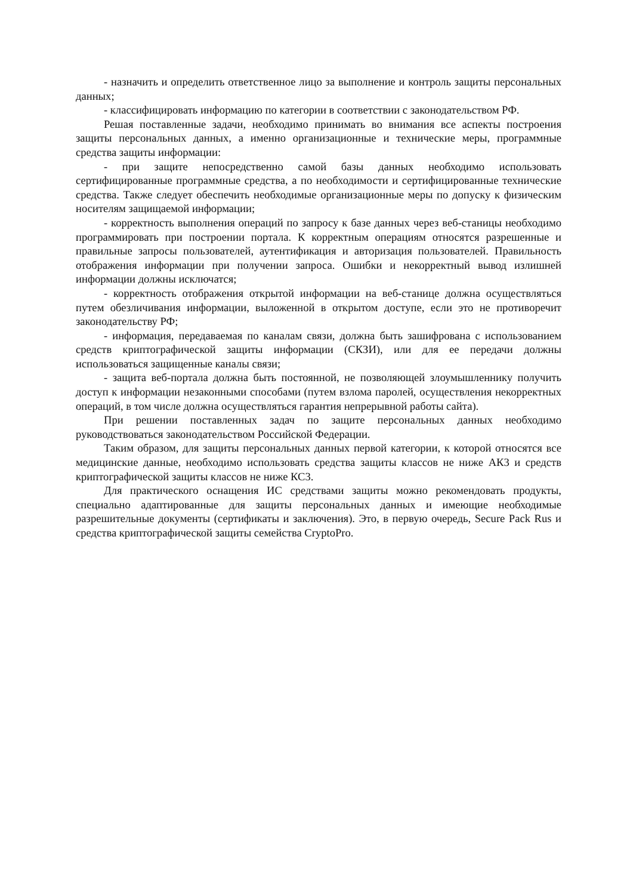- назначить и определить ответственное лицо за выполнение и контроль защиты персональных данных;
- классифицировать информацию по категории в соответствии с законодательством РФ.
Решая поставленные задачи, необходимо принимать во внимания все аспекты построения защиты персональных данных, а именно организационные и технические меры, программные средства защиты информации:
- при защите непосредственно самой базы данных необходимо использовать сертифицированные программные средства, а по необходимости и сертифицированные технические средства. Также следует обеспечить необходимые организационные меры по допуску к физическим носителям защищаемой информации;
- корректность выполнения операций по запросу к базе данных через веб-станицы необходимо программировать при построении портала. К корректным операциям относятся разрешенные и правильные запросы пользователей, аутентификация и авторизация пользователей. Правильность отображения информации при получении запроса. Ошибки и некорректный вывод излишней информации должны исключатся;
- корректность отображения открытой информации на веб-станице должна осуществляться путем обезличивания информации, выложенной в открытом доступе, если это не противоречит законодательству РФ;
- информация, передаваемая по каналам связи, должна быть зашифрована с использованием средств криптографической защиты информации (СКЗИ), или для ее передачи должны использоваться защищенные каналы связи;
- защита веб-портала должна быть постоянной, не позволяющей злоумышленнику получить доступ к информации незаконными способами (путем взлома паролей, осуществления некорректных операций, в том числе должна осуществляться гарантия непрерывной работы сайта).
При решении поставленных задач по защите персональных данных необходимо руководствоваться законодательством Российской Федерации.
Таким образом, для защиты персональных данных первой категории, к которой относятся все медицинские данные, необходимо использовать средства защиты классов не ниже АК3 и средств криптографической защиты классов не ниже КС3.
Для практического оснащения ИС средствами защиты можно рекомендовать продукты, специально адаптированные для защиты персональных данных и имеющие необходимые разрешительные документы (сертификаты и заключения). Это, в первую очередь, Secure Pack Rus и средства криптографической защиты семейства CryptoPro.